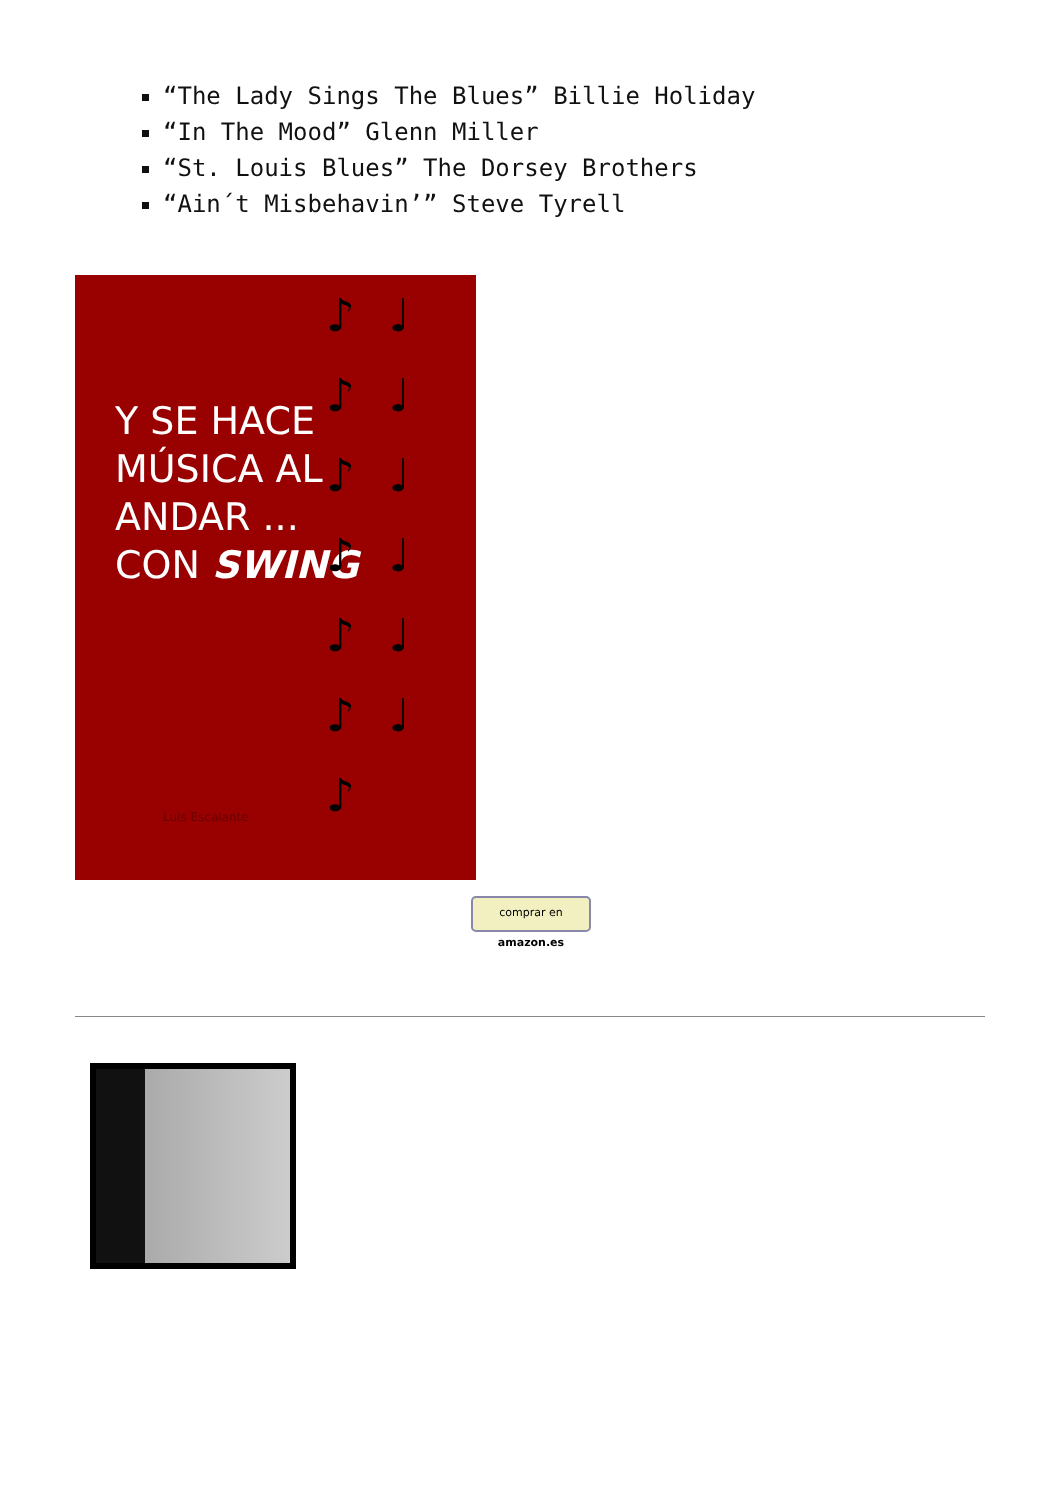“The Lady Sings The Blues” Billie Holiday
“In The Mood” Glenn Miller
“St. Louis Blues” The Dorsey Brothers
“Ain´t Misbehavin’” Steve Tyrell
Y SE HACE
MÚSICA AL
ANDAR ...
CON SWING
Luis Escalante
♪ ♩ ♪ ♩ ♪ ♩ ♪ ♩ ♪ ♩ ♪ ♩ ♪
comprar en amazon.es